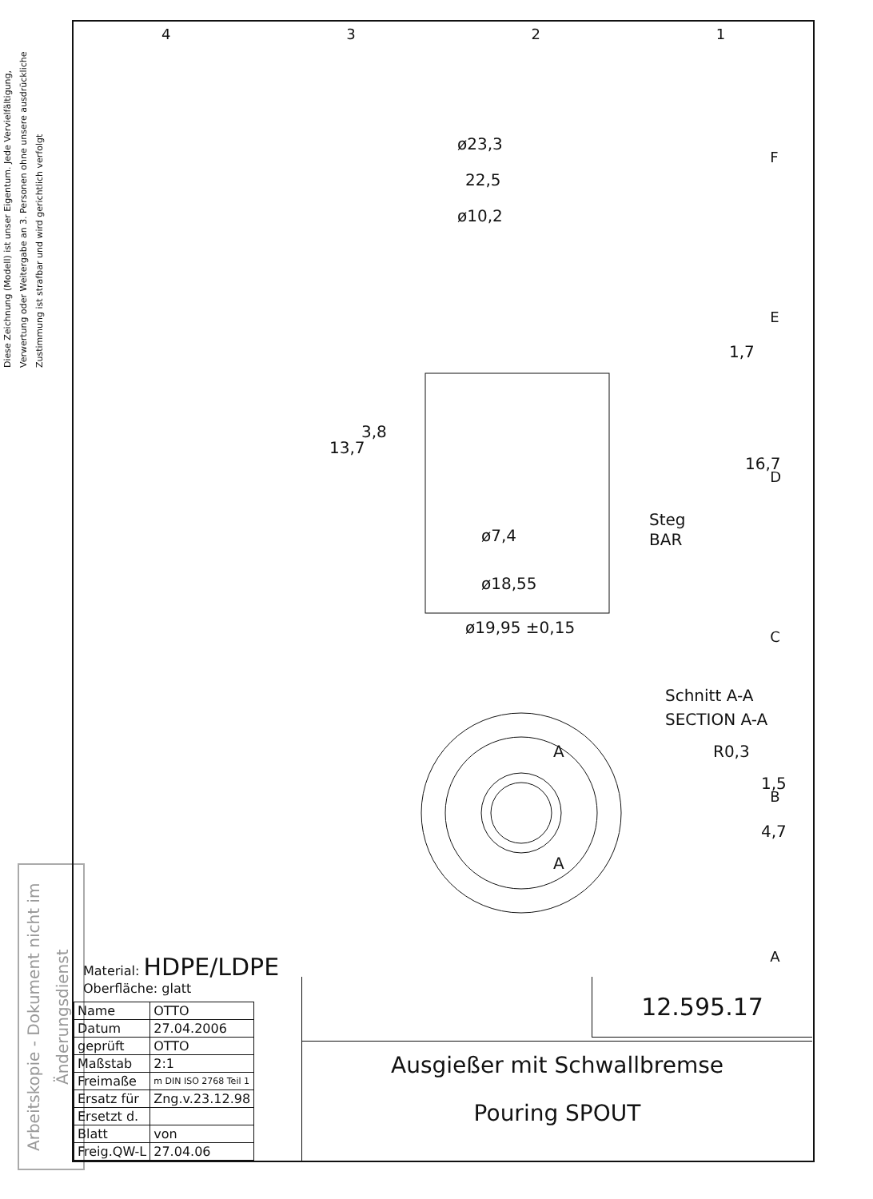Diese Zeichnung (Modell) ist unser Eigentum. Jede Vervielfältigung, Verwertung oder Weitergabe an 3. Personen ohne unsere ausdrückliche Zustimmung ist strafbar und wird gerichtlich verfolgt
Arbeitskopie - Dokument nicht im Änderungsdienst
4 3 2 1
F
E
D
C
B
A
ø23,3
22,5
ø10,2
13,7
3,8
1,7
16,7
Steg
BAR
ø7,4
ø18,55
ø19,95 ±0,15
Schnitt A-A
SECTION A-A
R0,3
1,5
4,7
A
A
Material: HDPE/LDPE
Oberfläche: glatt
| Name | OTTO |
| Datum | 27.04.2006 |
| geprüft | OTTO |
| Maßstab | 2:1 |
| Freimaße | m DIN ISO 2768 Teil 1 |
| Ersatz für | Zng.v.23.12.98 |
| Ersetzt d. | |
| Blatt | von |
| Freig.QW-L | 27.04.06 |
12.595.17
Ausgießer mit Schwallbremse
Pouring SPOUT